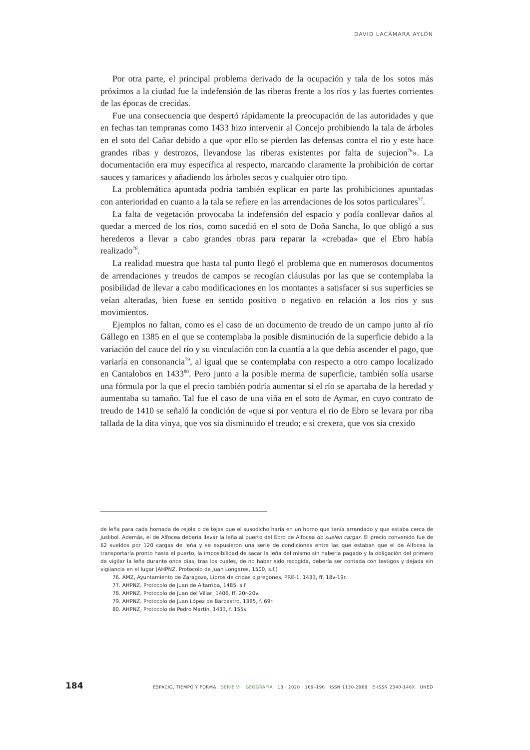DAVID LACÁMARA AYLÓN
Por otra parte, el principal problema derivado de la ocupación y tala de los sotos más próximos a la ciudad fue la indefensión de las riberas frente a los ríos y las fuertes corrientes de las épocas de crecidas.
Fue una consecuencia que despertó rápidamente la preocupación de las autoridades y que en fechas tan tempranas como 1433 hizo intervenir al Concejo prohibiendo la tala de árboles en el soto del Cañar debido a que «por ello se pierden las defensas contra el rio y este hace grandes ribas y destrozos, llevandose las riberas existentes por falta de sujecion<sup>76</sup>». La documentación era muy específica al respecto, marcando claramente la prohibición de cortar sauces y tamarices y añadiendo los árboles secos y cualquier otro tipo.
La problemática apuntada podría también explicar en parte las prohibiciones apuntadas con anterioridad en cuanto a la tala se refiere en las arrendaciones de los sotos particulares<sup>77</sup>.
La falta de vegetación provocaba la indefensión del espacio y podía conllevar daños al quedar a merced de los ríos, como sucedió en el soto de Doña Sancha, lo que obligó a sus herederos a llevar a cabo grandes obras para reparar la «crebada» que el Ebro había realizado<sup>78</sup>.
La realidad muestra que hasta tal punto llegó el problema que en numerosos documentos de arrendaciones y treudos de campos se recogían cláusulas por las que se contemplaba la posibilidad de llevar a cabo modificaciones en los montantes a satisfacer si sus superficies se veían alteradas, bien fuese en sentido positivo o negativo en relación a los ríos y sus movimientos.
Ejemplos no faltan, como es el caso de un documento de treudo de un campo junto al río Gállego en 1385 en el que se contemplaba la posible disminución de la superficie debido a la variación del cauce del río y su vinculación con la cuantía a la que debía ascender el pago, que variaría en consonancia<sup>79</sup>, al igual que se contemplaba con respecto a otro campo localizado en Cantalobos en 1433<sup>80</sup>. Pero junto a la posible merma de superficie, también solía usarse una fórmula por la que el precio también podría aumentar si el río se apartaba de la heredad y aumentaba su tamaño. Tal fue el caso de una viña en el soto de Aymar, en cuyo contrato de treudo de 1410 se señaló la condición de «que si por ventura el rio de Ebro se levara por riba tallada de la dita vinya, que vos sia disminuido el treudo; e si crexera, que vos sia crexido
de leña para cada hornada de rejola o de tejas que el susodicho haría en un horno que tenía arrendado y que estaba cerca de Juslibol. Además, el de Alfocea debería llevar la leña al puerto del Ebro de Alfocea do suelen cargar. El precio convenido fue de 62 sueldos por 120 cargas de leña y se expusieron una serie de condiciones entre las que estaban que el de Alfocea la transportaría pronto hasta el puerto, la imposibilidad de sacar la leña del mismo sin haberla pagado y la obligación del primero de vigilar la leña durante once días, tras los cuales, de no haber sido recogida, debería ser contada con testigos y dejada sin vigilancia en el lugar (AHPNZ, Protocolo de Juan Longares, 1500, s.f.)
76. AMZ, Ayuntamiento de Zaragoza, Libros de cridas o pregones, PRE-1, 1433, ff. 18v-19r.
77. AHPNZ, Protocolo de Juan de Altarriba, 1485, s.f.
78. AHPNZ, Protocolo de Juan del Villar, 1406, ff. 20r-20v.
79. AHPNZ, Protocolo de Juan López de Barbastro, 1385, f. 69r.
80. AHPNZ, Protocolo de Pedro Martín, 1433, f. 155v.
184 ESPACIO, TIEMPO Y FORMA SERIE VI · GEOGRAFÍA 13 · 2020 · 169–190 ISSN 1130-2968 · E-ISSN 2340-146X UNED